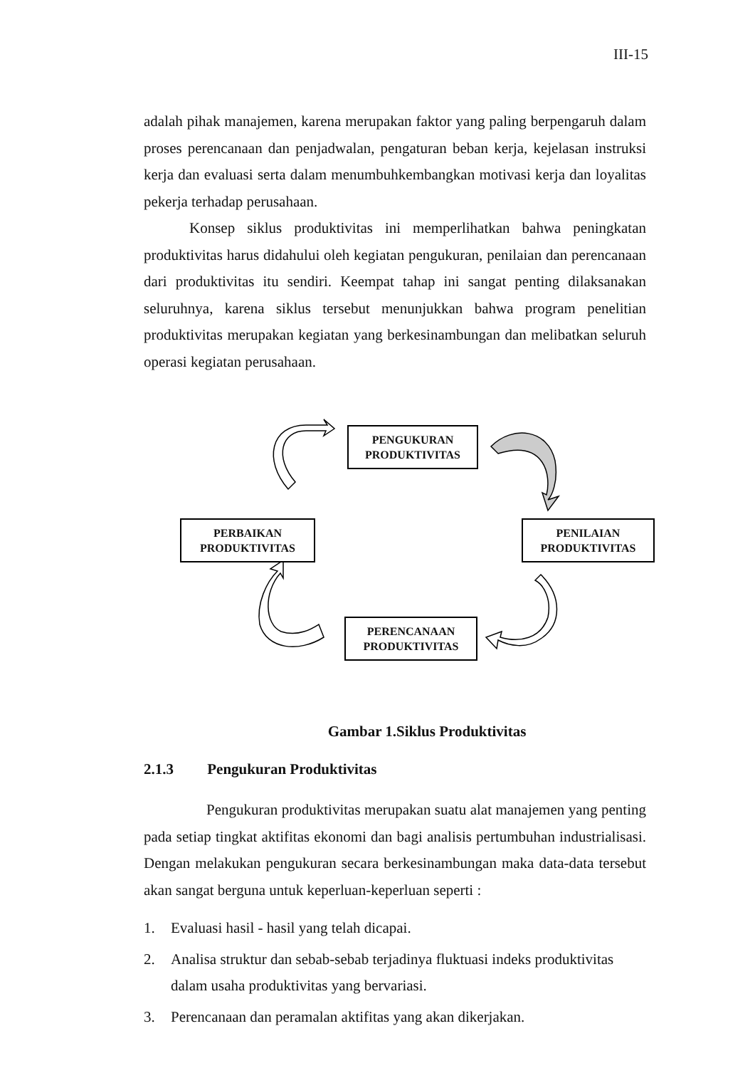III-15
adalah pihak manajemen, karena merupakan faktor yang paling berpengaruh dalam proses perencanaan dan penjadwalan, pengaturan beban kerja, kejelasan instruksi kerja dan evaluasi serta dalam menumbuhkembangkan motivasi kerja dan loyalitas pekerja terhadap perusahaan.
Konsep siklus produktivitas ini memperlihatkan bahwa peningkatan produktivitas harus didahului oleh kegiatan pengukuran, penilaian dan perencanaan dari produktivitas itu sendiri. Keempat tahap ini sangat penting dilaksanakan seluruhnya, karena siklus tersebut menunjukkan bahwa program penelitian produktivitas merupakan kegiatan yang berkesinambungan dan melibatkan seluruh operasi kegiatan perusahaan.
PENGUKURAN
PRODUKTIVITAS
PERBAIKAN
PRODUKTIVITAS
PENILAIAN
PRODUKTIVITAS
PERENCANAAN
PRODUKTIVITAS
Gambar 1.Siklus Produktivitas
2.1.3 Pengukuran Produktivitas
Pengukuran produktivitas merupakan suatu alat manajemen yang penting pada setiap tingkat aktifitas ekonomi dan bagi analisis pertumbuhan industrialisasi. Dengan melakukan pengukuran secara berkesinambungan maka data-data tersebut akan sangat berguna untuk keperluan-keperluan seperti :
1. Evaluasi hasil - hasil yang telah dicapai.
2. Analisa struktur dan sebab-sebab terjadinya fluktuasi indeks produktivitas dalam usaha produktivitas yang bervariasi.
3. Perencanaan dan peramalan aktifitas yang akan dikerjakan.